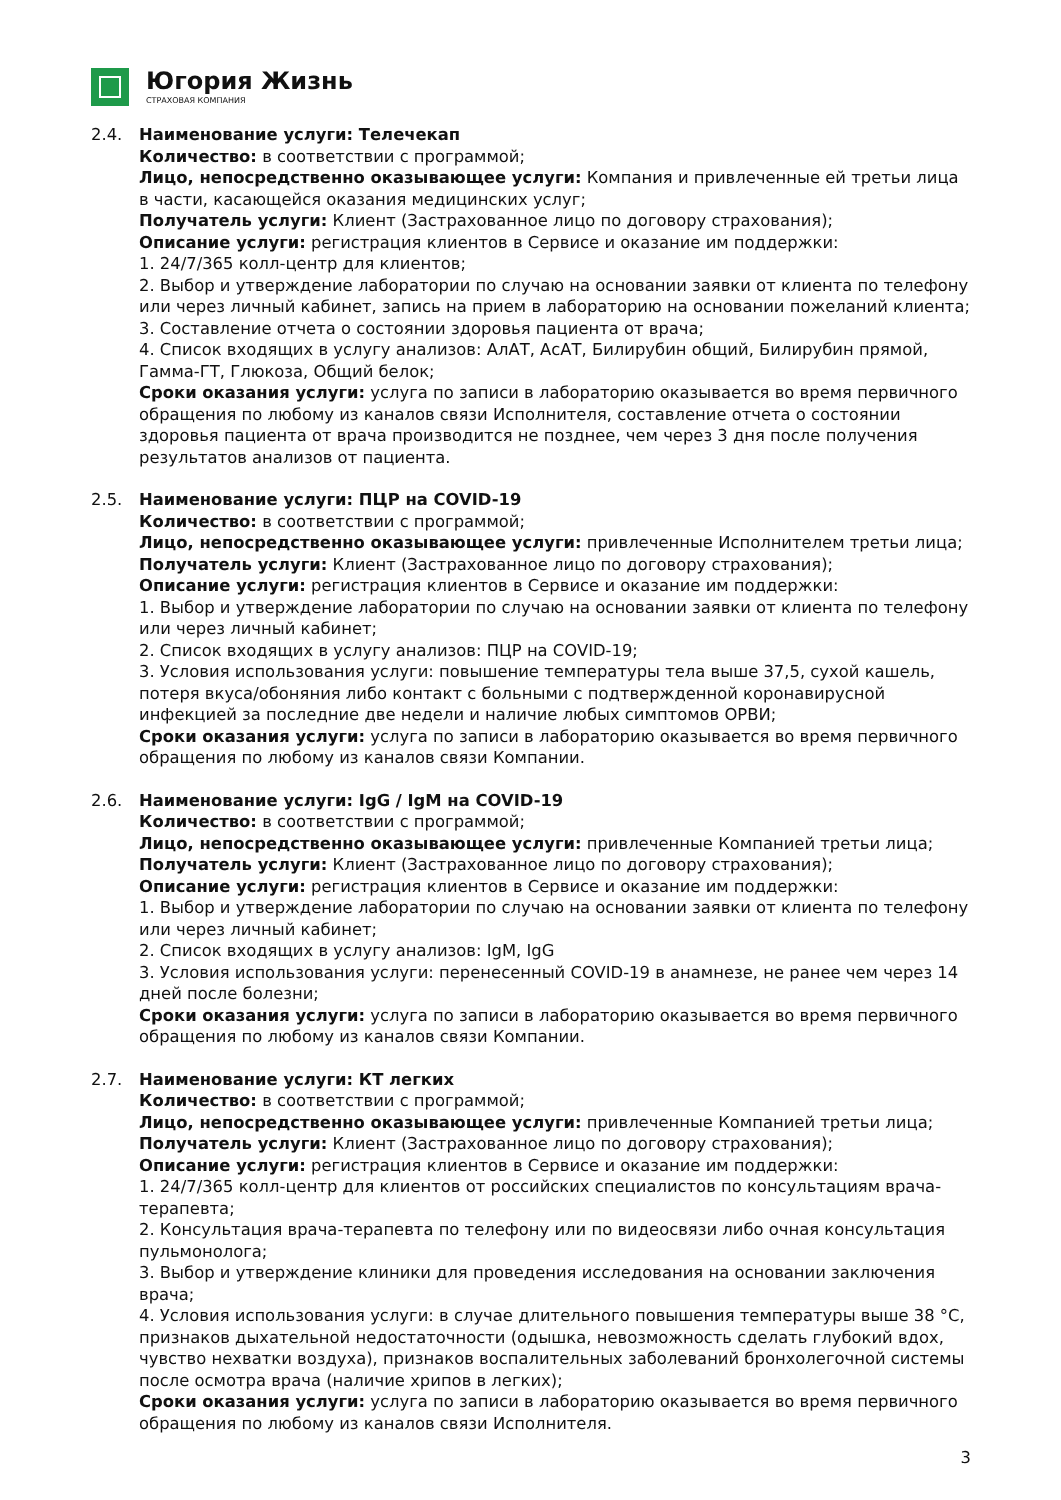Югория Жизнь
СТРАХОВАЯ КОМПАНИЯ
2.4. Наименование услуги: Телечекап
Количество: в соответствии с программой;
Лицо, непосредственно оказывающее услуги: Компания и привлеченные ей третьи лица в части, касающейся оказания медицинских услуг;
Получатель услуги: Клиент (Застрахованное лицо по договору страхования);
Описание услуги: регистрация клиентов в Сервисе и оказание им поддержки:
1. 24/7/365 колл-центр для клиентов;
2. Выбор и утверждение лаборатории по случаю на основании заявки от клиента по телефону или через личный кабинет, запись на прием в лабораторию на основании пожеланий клиента;
3. Составление отчета о состоянии здоровья пациента от врача;
4. Список входящих в услугу анализов: АлАТ, АсАТ, Билирубин общий, Билирубин прямой, Гамма-ГТ, Глюкоза, Общий белок;
Сроки оказания услуги: услуга по записи в лабораторию оказывается во время первичного обращения по любому из каналов связи Исполнителя, составление отчета о состоянии здоровья пациента от врача производится не позднее, чем через 3 дня после получения результатов анализов от пациента.
2.5. Наименование услуги: ПЦР на COVID-19
Количество: в соответствии с программой;
Лицо, непосредственно оказывающее услуги: привлеченные Исполнителем третьи лица;
Получатель услуги: Клиент (Застрахованное лицо по договору страхования);
Описание услуги: регистрация клиентов в Сервисе и оказание им поддержки:
1. Выбор и утверждение лаборатории по случаю на основании заявки от клиента по телефону или через личный кабинет;
2. Список входящих в услугу анализов: ПЦР на COVID-19;
3. Условия использования услуги: повышение температуры тела выше 37,5, сухой кашель, потеря вкуса/обоняния либо контакт с больными с подтвержденной коронавирусной инфекцией за последние две недели и наличие любых симптомов ОРВИ;
Сроки оказания услуги: услуга по записи в лабораторию оказывается во время первичного обращения по любому из каналов связи Компании.
2.6. Наименование услуги: IgG / IgM на COVID-19
Количество: в соответствии с программой;
Лицо, непосредственно оказывающее услуги: привлеченные Компанией третьи лица;
Получатель услуги: Клиент (Застрахованное лицо по договору страхования);
Описание услуги: регистрация клиентов в Сервисе и оказание им поддержки:
1. Выбор и утверждение лаборатории по случаю на основании заявки от клиента по телефону или через личный кабинет;
2. Список входящих в услугу анализов: IgM, IgG
3. Условия использования услуги: перенесенный COVID-19 в анамнезе, не ранее чем через 14 дней после болезни;
Сроки оказания услуги: услуга по записи в лабораторию оказывается во время первичного обращения по любому из каналов связи Компании.
2.7. Наименование услуги: КТ легких
Количество: в соответствии с программой;
Лицо, непосредственно оказывающее услуги: привлеченные Компанией третьи лица;
Получатель услуги: Клиент (Застрахованное лицо по договору страхования);
Описание услуги: регистрация клиентов в Сервисе и оказание им поддержки:
1. 24/7/365 колл-центр для клиентов от российских специалистов по консультациям врача-терапевта;
2. Консультация врача-терапевта по телефону или по видеосвязи либо очная консультация пульмонолога;
3. Выбор и утверждение клиники для проведения исследования на основании заключения врача;
4. Условия использования услуги: в случае длительного повышения температуры выше 38 °С, признаков дыхательной недостаточности (одышка, невозможность сделать глубокий вдох, чувство нехватки воздуха), признаков воспалительных заболеваний бронхолегочной системы после осмотра врача (наличие хрипов в легких);
Сроки оказания услуги: услуга по записи в лабораторию оказывается во время первичного обращения по любому из каналов связи Исполнителя.
3